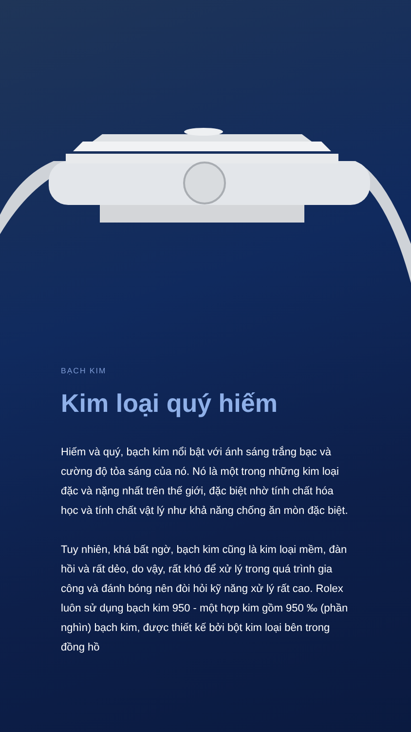BẠCH KIM
Kim loại quý hiếm
Hiếm và quý, bạch kim nổi bật với ánh sáng trắng bạc và cường độ tỏa sáng của nó. Nó là một trong những kim loại đặc và nặng nhất trên thế giới, đặc biệt nhờ tính chất hóa học và tính chất vật lý như khả năng chống ăn mòn đặc biệt.
Tuy nhiên, khá bất ngờ, bạch kim cũng là kim loại mềm, đàn hồi và rất dẻo, do vậy, rất khó để xử lý trong quá trình gia công và đánh bóng nên đòi hỏi kỹ năng xử lý rất cao. Rolex luôn sử dụng bạch kim 950 - một hợp kim gồm 950 ‰ (phần nghìn) bạch kim, được thiết kế bởi bột kim loại bên trong đồng hồ